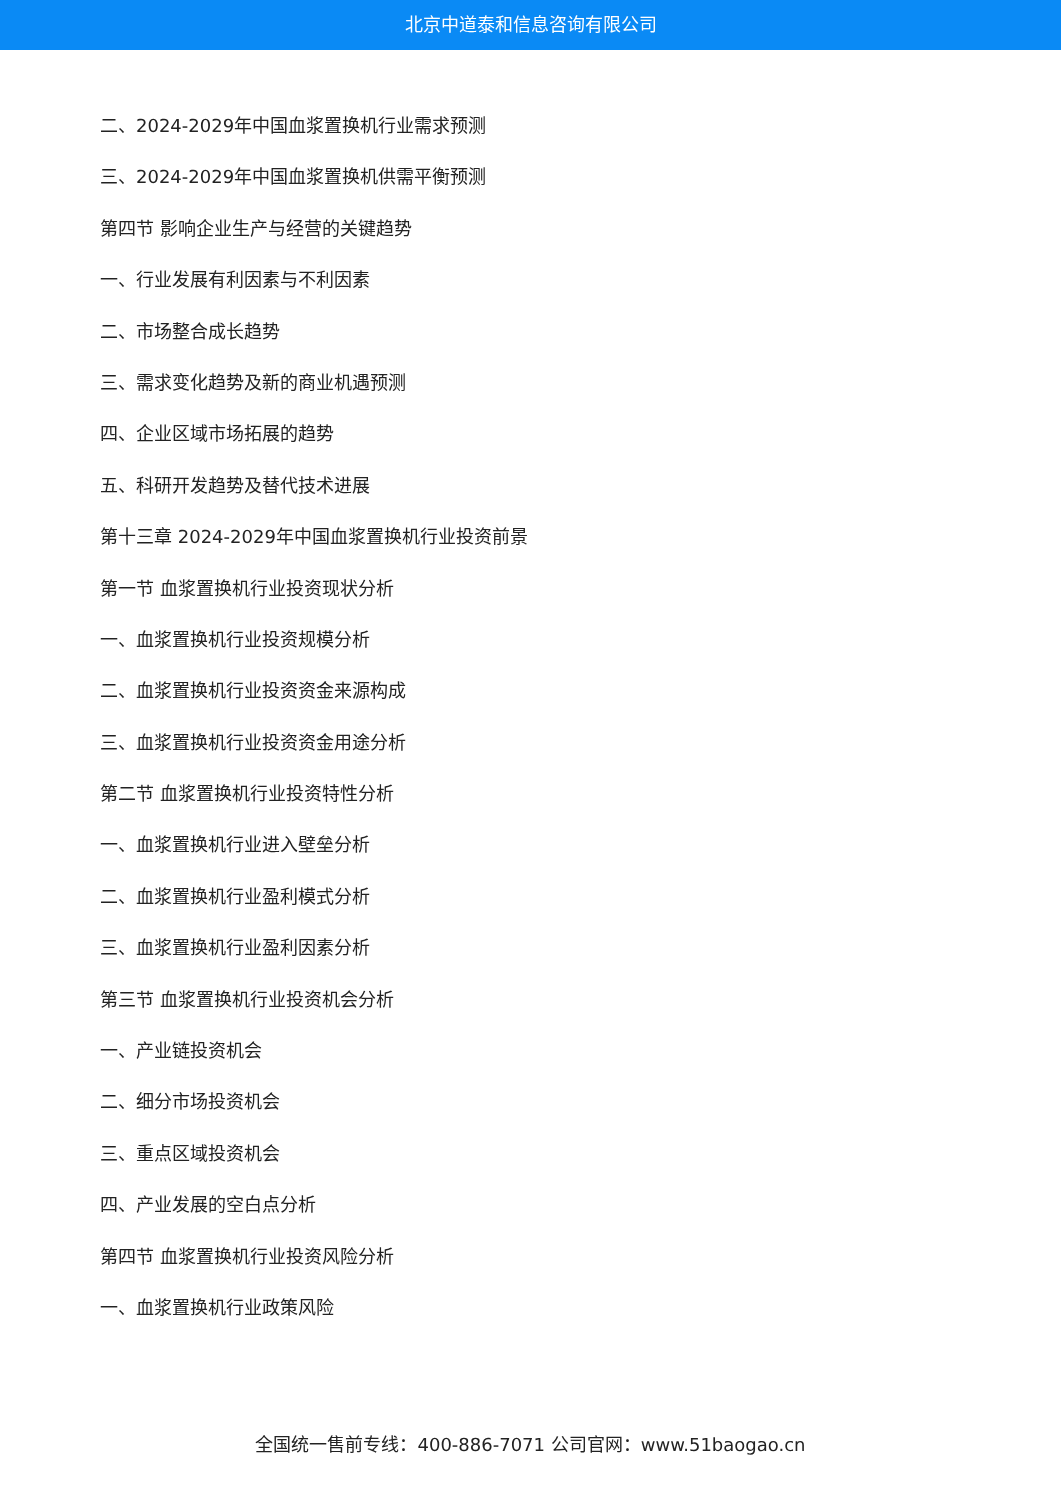北京中道泰和信息咨询有限公司
二、2024-2029年中国血浆置换机行业需求预测
三、2024-2029年中国血浆置换机供需平衡预测
第四节 影响企业生产与经营的关键趋势
一、行业发展有利因素与不利因素
二、市场整合成长趋势
三、需求变化趋势及新的商业机遇预测
四、企业区域市场拓展的趋势
五、科研开发趋势及替代技术进展
第十三章 2024-2029年中国血浆置换机行业投资前景
第一节 血浆置换机行业投资现状分析
一、血浆置换机行业投资规模分析
二、血浆置换机行业投资资金来源构成
三、血浆置换机行业投资资金用途分析
第二节 血浆置换机行业投资特性分析
一、血浆置换机行业进入壁垒分析
二、血浆置换机行业盈利模式分析
三、血浆置换机行业盈利因素分析
第三节 血浆置换机行业投资机会分析
一、产业链投资机会
二、细分市场投资机会
三、重点区域投资机会
四、产业发展的空白点分析
第四节 血浆置换机行业投资风险分析
一、血浆置换机行业政策风险
全国统一售前专线：400-886-7071 公司官网：www.51baogao.cn